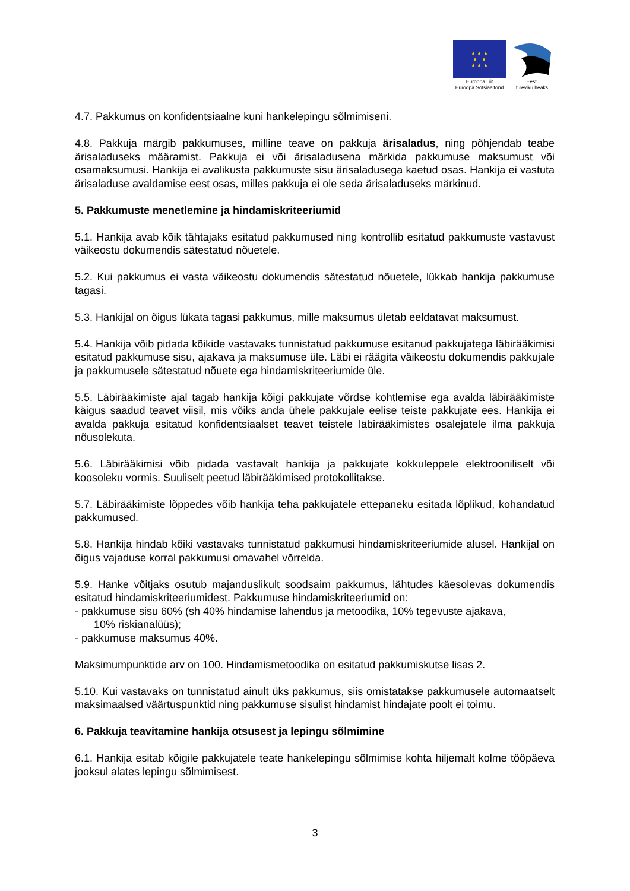★ ★ ★
★ ★
★ ★ ★
Euroopa Liit
Euroopa Sotsiaalfond
Eesti
tuleviku heaks
4.7. Pakkumus on konfidentsiaalne kuni hankelepingu sõlmimiseni.
4.8. Pakkuja märgib pakkumuses, milline teave on pakkuja ärisaladus, ning põhjendab teabe ärisaladuseks määramist. Pakkuja ei või ärisaladusena märkida pakkumuse maksumust või osamaksumusi. Hankija ei avalikusta pakkumuste sisu ärisaladusega kaetud osas. Hankija ei vastuta ärisaladuse avaldamise eest osas, milles pakkuja ei ole seda ärisaladuseks märkinud.
5. Pakkumuste menetlemine ja hindamiskriteeriumid
5.1. Hankija avab kõik tähtajaks esitatud pakkumused ning kontrollib esitatud pakkumuste vastavust väikeostu dokumendis sätestatud nõuetele.
5.2. Kui pakkumus ei vasta väikeostu dokumendis sätestatud nõuetele, lükkab hankija pakkumuse tagasi.
5.3. Hankijal on õigus lükata tagasi pakkumus, mille maksumus ületab eeldatavat maksumust.
5.4. Hankija võib pidada kõikide vastavaks tunnistatud pakkumuse esitanud pakkujatega läbirääkimisi esitatud pakkumuse sisu, ajakava ja maksumuse üle. Läbi ei räägita väikeostu dokumendis pakkujale ja pakkumusele sätestatud nõuete ega hindamiskriteeriumide üle.
5.5. Läbirääkimiste ajal tagab hankija kõigi pakkujate võrdse kohtlemise ega avalda läbirääkimiste käigus saadud teavet viisil, mis võiks anda ühele pakkujale eelise teiste pakkujate ees. Hankija ei avalda pakkuja esitatud konfidentsiaalset teavet teistele läbirääkimistes osalejatele ilma pakkuja nõusolekuta.
5.6. Läbirääkimisi võib pidada vastavalt hankija ja pakkujate kokkuleppele elektrooniliselt või koosoleku vormis. Suuliselt peetud läbirääkimised protokollitakse.
5.7. Läbirääkimiste lõppedes võib hankija teha pakkujatele ettepaneku esitada lõplikud, kohandatud pakkumused.
5.8. Hankija hindab kõiki vastavaks tunnistatud pakkumusi hindamiskriteeriumide alusel. Hankijal on õigus vajaduse korral pakkumusi omavahel võrrelda.
5.9. Hanke võitjaks osutub majanduslikult soodsaim pakkumus, lähtudes käesolevas dokumendis esitatud hindamiskriteeriumidest. Pakkumuse hindamiskriteeriumid on:
- pakkumuse sisu 60% (sh 40% hindamise lahendus ja metoodika, 10% tegevuste ajakava,
10% riskianalüüs);
- pakkumuse maksumus 40%.
Maksimumpunktide arv on 100. Hindamismetoodika on esitatud pakkumiskutse lisas 2.
5.10. Kui vastavaks on tunnistatud ainult üks pakkumus, siis omistatakse pakkumusele automaatselt maksimaalsed väärtuspunktid ning pakkumuse sisulist hindamist hindajate poolt ei toimu.
6. Pakkuja teavitamine hankija otsusest ja lepingu sõlmimine
6.1. Hankija esitab kõigile pakkujatele teate hankelepingu sõlmimise kohta hiljemalt kolme tööpäeva jooksul alates lepingu sõlmimisest.
3